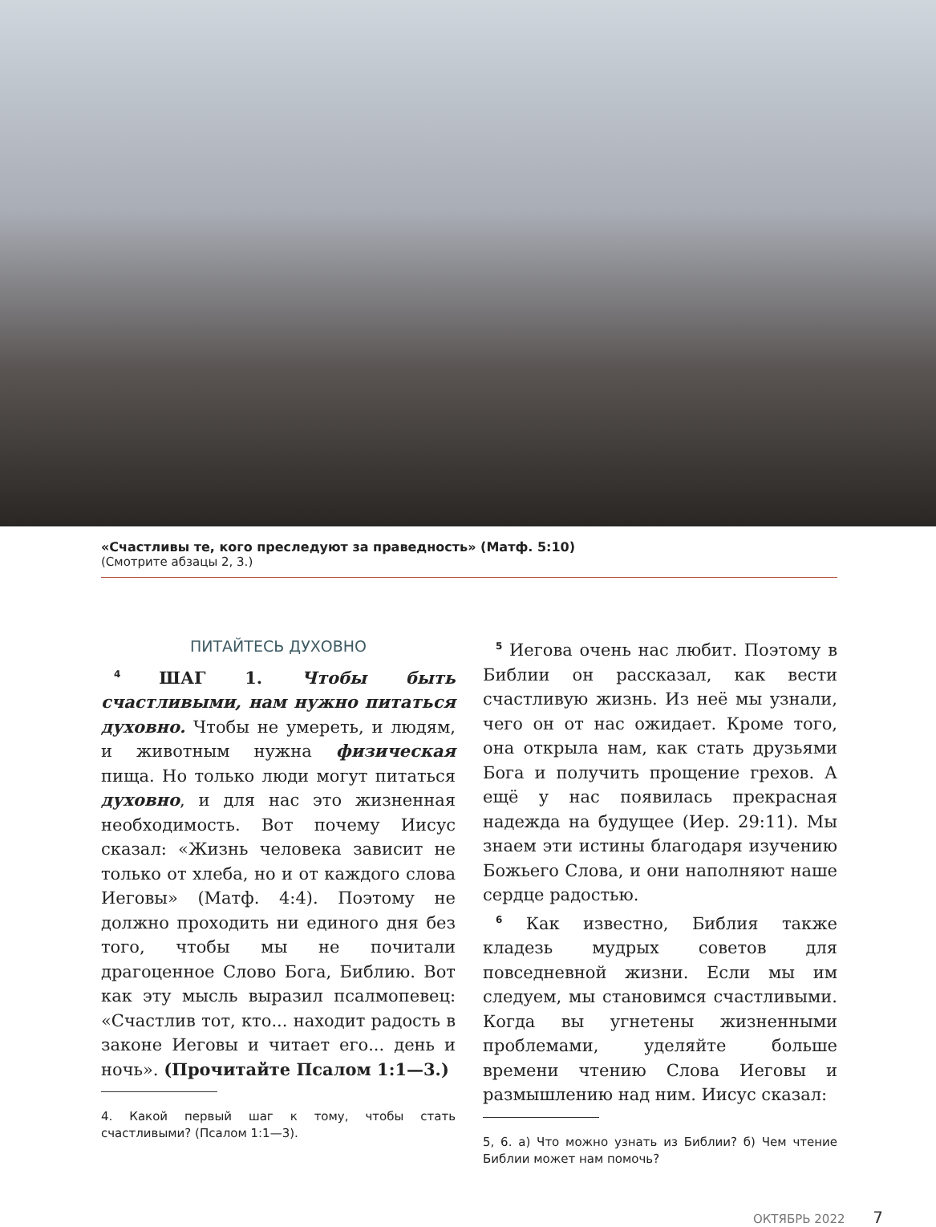«Счастливы те, кого преследуют за праведность» (Матф. 5:10)
(Смотрите абзацы 2, 3.)
ПИТАЙТЕСЬ ДУХОВНО
<sup>4</sup> ШАГ 1. Чтобы быть счастливыми, нам нужно питаться духовно. Чтобы не умереть, и людям, и животным нужна физическая пища. Но только люди могут питаться духовно, и для нас это жизненная необходимость. Вот почему Иисус сказал: «Жизнь человека зависит не только от хлеба, но и от каждого слова Иеговы» (Матф. 4:4). Поэтому не должно проходить ни единого дня без того, чтобы мы не почитали драгоценное Слово Бога, Библию. Вот как эту мысль выразил псалмопевец: «Счастлив тот, кто... находит радость в законе Иеговы и читает его... день и ночь». (Прочитайте Псалом 1:1—3.)
4. Какой первый шаг к тому, чтобы стать счастливыми? (Псалом 1:1—3).
<sup>5</sup> Иегова очень нас любит. Поэтому в Библии он рассказал, как вести счастливую жизнь. Из неё мы узнали, чего он от нас ожидает. Кроме того, она открыла нам, как стать друзьями Бога и получить прощение грехов. А ещё у нас появилась прекрасная надежда на будущее (Иер. 29:11). Мы знаем эти истины благодаря изучению Божьего Слова, и они наполняют наше сердце радостью.
<sup>6</sup> Как известно, Библия также кладезь мудрых советов для повседневной жизни. Если мы им следуем, мы становимся счастливыми. Когда вы угнетены жизненными проблемами, уделяйте больше времени чтению Слова Иеговы и размышлению над ним. Иисус сказал:
5, 6. а) Что можно узнать из Библии? б) Чем чтение Библии может нам помочь?
ОКТЯБРЬ 2022 7